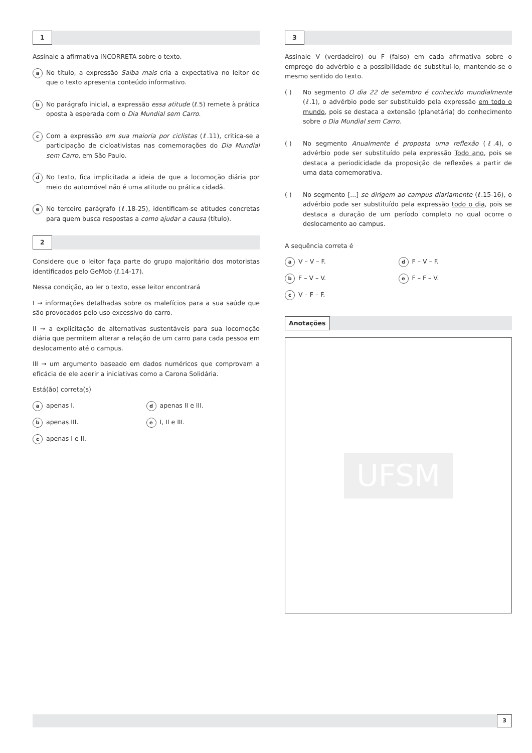1
Assinale a afirmativa INCORRETA sobre o texto.
a
No título, a expressão Saiba mais cria a expectativa no leitor de que o texto apresenta conteúdo informativo.
b
No parágrafo inicial, a expressão essa atitude (ℓ.5) remete à prática oposta à esperada com o Dia Mundial sem Carro.
c
Com a expressão em sua maioria por ciclistas (ℓ.11), critica-se a participação de cicloativistas nas comemorações do Dia Mundial sem Carro, em São Paulo.
d
No texto, fica implicitada a ideia de que a locomoção diária por meio do automóvel não é uma atitude ou prática cidadã.
e
No terceiro parágrafo (ℓ.18-25), identificam-se atitudes concretas para quem busca respostas a como ajudar a causa (título).
2
Considere que o leitor faça parte do grupo majoritário dos motoristas identificados pelo GeMob (ℓ.14-17).
Nessa condição, ao ler o texto, esse leitor encontrará
I → informações detalhadas sobre os malefícios para a sua saúde que são provocados pelo uso excessivo do carro.
II → a explicitação de alternativas sustentáveis para sua locomoção diária que permitem alterar a relação de um carro para cada pessoa em deslocamento até o campus.
III → um argumento baseado em dados numéricos que comprovam a eficácia de ele aderir a iniciativas como a Carona Solidária.
Está(ão) correta(s)
aapenas I.
dapenas II e III.
bapenas III.
e I, II e III.
capenas I e II.
3
Assinale V (verdadeiro) ou F (falso) em cada afirmativa sobre o emprego do advérbio e a possibilidade de substituí-lo, mantendo-se o mesmo sentido do texto.
( ) No segmento O dia 22 de setembro é conhecido mundialmente (ℓ.1), o advérbio pode ser substituído pela expressão em todo o mundo, pois se destaca a extensão (planetária) do conhecimento sobre o Dia Mundial sem Carro.
( ) No segmento Anualmente é proposta uma reflexão (ℓ.4), o advérbio pode ser substituído pela expressão Todo ano, pois se destaca a periodicidade da proposição de reflexões a partir de uma data comemorativa.
( ) No segmento [...] se dirigem ao campus diariamente (ℓ.15-16), o advérbio pode ser substituído pela expressão todo o dia, pois se destaca a duração de um período completo no qual ocorre o deslocamento ao campus.
A sequência correta é
a V – V – F.
d F – V – F.
b F – V – V.
e F – F – V.
c V – F – F.
Anotações
UFSM
3